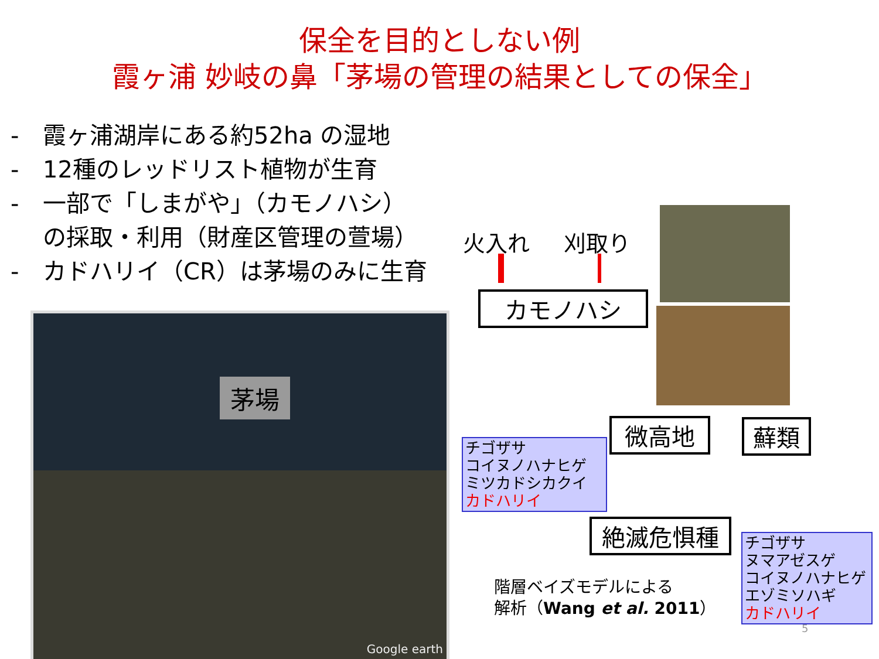保全を目的としない例
霞ヶ浦 妙岐の鼻「茅場の管理の結果としての保全」
- 霞ヶ浦湖岸にある約52ha の湿地
- 12種のレッドリスト植物が生育
- 一部で「しまがや」（カモノハシ）
の採取・利用（財産区管理の萱場）
- カドハリイ（CR）は茅場のみに生育
茅場
Google earth
火入れ 刈取り
カモノハシ
微高地 蘚類
絶滅危惧種
チゴザサ
コイヌノハナヒゲ
ミツカドシカクイ
カドハリイ
チゴザサ
ヌマアゼスゲ
コイヌノハナヒゲ
エゾミソハギ
カドハリイ
階層ベイズモデルによる
解析（Wang et al. 2011）
5